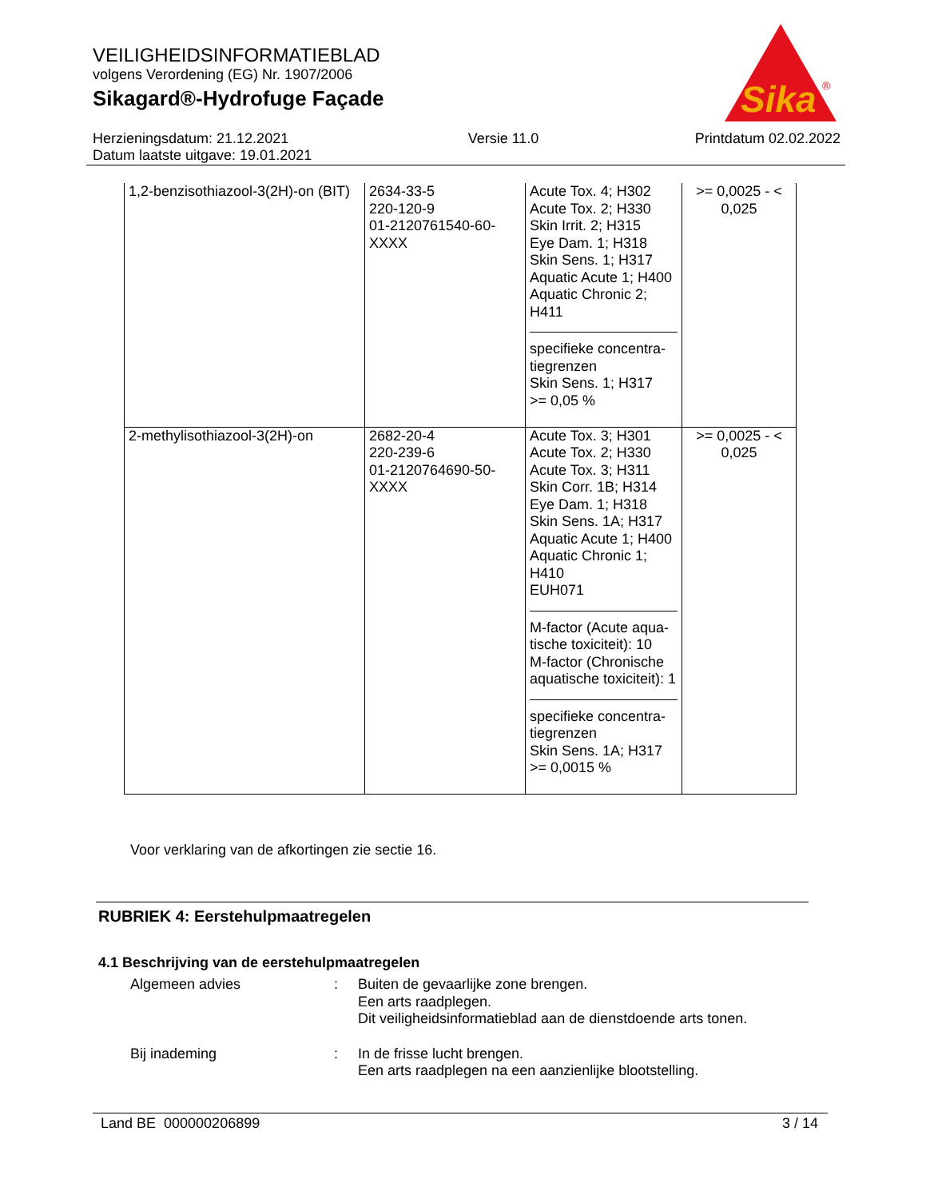VEILIGHEIDSINFORMATIEBLAD
volgens Verordening (EG) Nr. 1907/2006
Sikagard®-Hydrofuge Façade
Sika
®
Herzieningsdatum: 21.12.2021
Datum laatste uitgave: 19.01.2021
Versie 11.0 Printdatum 02.02.2022
| 1,2-benzisothiazool-3(2H)-on (BIT) | 2634-33-5 220-120-9 01-2120761540-60-XXXX | Acute Tox. 4; H302 Acute Tox. 2; H330 Skin Irrit. 2; H315 Eye Dam. 1; H318 Skin Sens. 1; H317 Aquatic Acute 1; H400 Aquatic Chronic 2; H411 specifieke concentra-tiegrenzen Skin Sens. 1; H317 >= 0,05 % | >= 0,0025 - < 0,025 |
| 2-methylisothiazool-3(2H)-on | 2682-20-4 220-239-6 01-2120764690-50-XXXX | Acute Tox. 3; H301 Acute Tox. 2; H330 Acute Tox. 3; H311 Skin Corr. 1B; H314 Eye Dam. 1; H318 Skin Sens. 1A; H317 Aquatic Acute 1; H400 Aquatic Chronic 1; H410 EUH071 M-factor (Acute aqua-tische toxiciteit): 10 M-factor (Chronische aquatische toxiciteit): 1 specifieke concentra-tiegrenzen Skin Sens. 1A; H317 >= 0,0015 % | >= 0,0025 - < 0,025 |
Voor verklaring van de afkortingen zie sectie 16.
RUBRIEK 4: Eerstehulpmaatregelen
4.1 Beschrijving van de eerstehulpmaatregelen
Algemeen advies : Buiten de gevaarlijke zone brengen.
Een arts raadplegen.
Dit veiligheidsinformatieblad aan de dienstdoende arts tonen.
Bij inademing : In de frisse lucht brengen.
Een arts raadplegen na een aanzienlijke blootstelling.
Land BE 000000206899 3 / 14